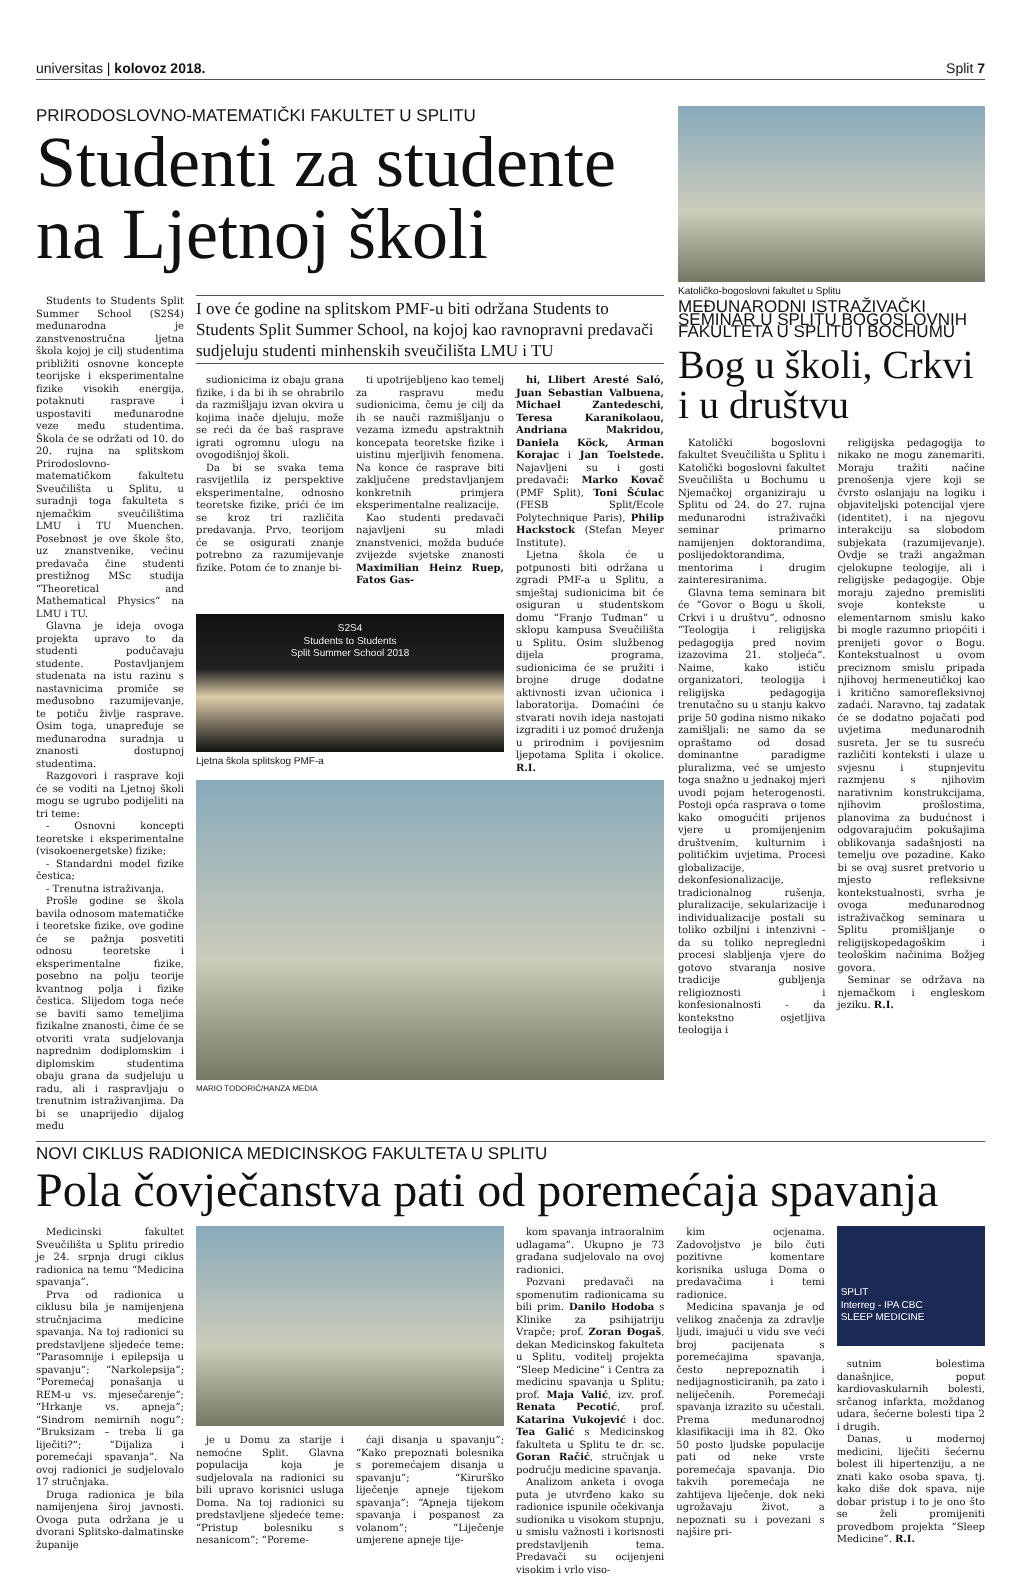universitas | kolovoz 2018. Split 7
PRIRODOSLOVNO-MATEMATIČKI FAKULTET U SPLITU
Studenti za studente na Ljetnoj školi
Students to Students Split Summer School (S2S4) međunarodna je zanstvenostručna ljetna škola kojoj je cilj studentima približiti osnovne koncepte teorijske i eksperimentalne fizike visokih energija, potaknuti rasprave i uspostaviti međunarodne veze među studentima. Škola će se održati od 10. do 20. rujna na splitskom Prirodoslovno-matematičkom fakultetu Sveučilišta u Splitu, u suradnji toga fakulteta s njemačkim sveučilištima LMU i TU Muenchen. Posebnost je ove škole što, uz znanstvenike, većinu predavača čine studenti prestižnog MSc studija “Theoretical and Mathematical Physics” na LMU i TU.
Glavna je ideja ovoga projekta upravo to da studenti podučavaju studente. Postavljanjem studenata na istu razinu s nastavnicima promiče se međusobno razumijevanje, te potiču življe rasprave. Osim toga, unapređuje se međunarodna suradnja u znanosti dostupnoj studentima.
Razgovori i rasprave koji će se voditi na Ljetnoj školi mogu se ugrubo podijeliti na tri teme:
- Osnovni koncepti teoretske i eksperimentalne (visokoenergetske) fizike;
- Standardni model fizike čestica;
- Trenutna istraživanja.
Prošle godine se škola bavila odnosom matematičke i teoretske fizike, ove godine će se pažnja posvetiti odnosu teoretske i eksperimentalne fizike, posebno na polju teorije kvantnog polja i fizike čestica. Slijedom toga neće se baviti samo temeljima fizikalne znanosti, čime će se otvoriti vrata sudjelovanja naprednim dodiplomskim i diplomskim studentima obaju grana da sudjeluju u radu, ali i raspravljaju o trenutnim istraživanjima. Da bi se unaprijedio dijalog među
I ove će godine na splitskom PMF-u biti održana Students to Students Split Summer School, na kojoj kao ravnopravni predavači sudjeluju studenti minhenskih sveučilišta LMU i TU
sudionicima iz obaju grana fizike, i da bi ih se ohrabrilo da razmišljaju izvan okvira u kojima inače djeluju, može se reći da će baš rasprave igrati ogromnu ulogu na ovogodišnjoj školi.
Da bi se svaka tema rasvijetlila iz perspektive eksperimentalne, odnosno teoretske fizike, prići će im se kroz tri različita predavanja. Prvo, teorijom će se osigurati znanje potrebno za razumijevanje fizike. Potom će to znanje bi-
ti upotrijebljeno kao temelj za raspravu među sudionicima, čemu je cilj da ih se nauči razmišljanju o vezama između apstraktnih koncepata teoretske fizike i uistinu mjerljivih fenomena. Na konce će rasprave biti zaključene predstavljanjem konkretnih primjera eksperimentalne realizacije.
Kao studenti predavači najavljeni su mladi znanstvenici, možda buduće zvijezde svjetske znanosti Maximilian Heinz Ruep, Fatos Gas-
hi, Llibert Aresté Saló, Juan Sebastian Valbuena, Michael Zantedeschi, Teresa Karanikolaou, Andriana Makridou, Daniela Köck, Arman Korajac i Jan Toelstede. Najavljeni su i gosti predavači: Marko Kovač (PMF Split), Toni Šćulac (FESB Split/Ecole Polytechnique Paris), Philip Hackstock (Stefan Meyer Institute).
Ljetna škola će u potpunosti biti održana u zgradi PMF-a u Splitu, a smještaj sudionicima bit će osiguran u studentskom domu “Franjo Tuđman” u sklopu kampusa Sveučilišta u Splitu. Osim službenog dijela programa, sudionicima će se pružiti i brojne druge dodatne aktivnosti izvan učionica i laboratorija. Domaćini će stvarati novih ideja nastojati izgraditi i uz pomoć druženja u prirodnim i povijesnim ljepotama Splita i okolice. R.I.
S2S4
Students to Students
Split Summer School 2018
Ljetna škola splitskog PMF-a
MARIO TODORIĆ/HANZA MEDIA
Katoličko-bogoslovni fakultet u Splitu
MEĐUNARODNI ISTRAŽIVAČKI SEMINAR U SPLITU BOGOSLOVNIH FAKULTETA U SPLITU I BOCHUMU
Bog u školi, Crkvi i u društvu
Katolički bogoslovni fakultet Sveučilišta u Splitu i Katolički bogoslovni fakultet Sveučilišta u Bochumu u Njemačkoj organiziraju u Splitu od 24. do 27. rujna međunarodni istraživački seminar primarno namijenjen doktorandima, poslijedoktorandima, mentorima i drugim zainteresiranima.
Glavna tema seminara bit će “Govor o Bogu u školi, Crkvi i u društvu”, odnosno “Teologija i religijska pedagogija pred novim izazovima 21. stoljeća”. Naime, kako ističu organizatori, teologija i religijska pedagogija trenutačno su u stanju kakvo prije 50 godina nismo nikako zamišljali: ne samo da se opraštamo od dosad dominantne paradigme pluralizma, već se umjesto toga snažno u jednakoj mjeri uvodi pojam heterogenosti. Postoji opća rasprava o tome kako omogućiti prijenos vjere u promijenjenim društvenim, kulturnim i političkim uvjetima. Procesi globalizacije, dekonfesionalizacije, tradicionalnog rušenja, pluralizacije, sekularizacije i individualizacije postali su toliko ozbiljni i intenzivni - da su toliko nepregledni procesi slabljenja vjere do gotovo stvaranja nosive tradicije gubljenja religioznosti i konfesionalnosti - da kontekstno osjetljiva teologija i
religijska pedagogija to nikako ne mogu zanemariti. Moraju tražiti načine prenošenja vjere koji se čvrsto oslanjaju na logiku i objaviteljski potencijal vjere (identitet), i na njegovu interakciju sa slobodom subjekata (razumijevanje). Ovdje se traži angažman cjelokupne teologije, ali i religijske pedagogije. Obje moraju zajedno premisliti svoje kontekste u elementarnom smislu kako bi mogle razumno priopćiti i prenijeti govor o Bogu. Kontekstualnost u ovom preciznom smislu pripada njihovoj hermeneutičkoj kao i kritično samorefleksivnoj zadaći. Naravno, taj zadatak će se dodatno pojačati pod uvjetima međunarodnih susreta. Jer se tu susreću različiti konteksti i ulaze u svjesnu i stupnjevitu razmjenu s njihovim narativnim konstrukcijama, njihovim prošlostima, planovima za budućnost i odgovarajućim pokušajima oblikovanja sadašnjosti na temelju ove pozadine. Kako bi se ovaj susret pretvorio u mjesto refleksivne kontekstualnosti, svrha je ovoga međunarodnog istraživačkog seminara u Splitu promišljanje o religijskopedagoškim i teološkim načinima Božjeg govora.
Seminar se održava na njemačkom i engleskom jeziku. R.I.
NOVI CIKLUS RADIONICA MEDICINSKOG FAKULTETA U SPLITU
Pola čovječanstva pati od poremećaja spavanja
Medicinski fakultet Sveučilišta u Splitu priredio je 24. srpnja drugi ciklus radionica na temu “Medicina spavanja”.
Prva od radionica u ciklusu bila je namijenjena stručnjacima medicine spavanja. Na toj radionici su predstavljene sljedeće teme: “Parasomnije i epilepsija u spavanju”; “Narkolepsija”; “Poremećaj ponašanja u REM-u vs. mjesečarenje”; “Hrkanje vs. apneja”; “Sindrom nemirnih nogu”; “Bruksizam – treba li ga liječiti?”; “Dijaliza i poremećaji spavanja”. Na ovoj radionici je sudjelovalo 17 stručnjaka.
Druga radionica je bila namijenjena široj javnosti. Ovoga puta održana je u dvorani Splitsko-dalmatinske županije
je u Domu za starije i nemoćne Split. Glavna populacija koja je sudjelovala na radionici su bili upravo korisnici usluga Doma. Na toj radionici su predstavljene sljedeće teme: “Pristup bolesniku s nesanicom”; “Poreme-
ćaji disanja u spavanju”; “Kako prepoznati bolesnika s poremećajem disanja u spavanju”; “Kirurško liječenje apneje tijekom spavanja”; “Apneja tijekom spavanja i pospanost za volanom”; “Liječenje umjerene apneje tije-
kom spavanja intraoralnim udlagama”. Ukupno je 73 građana sudjelovalo na ovoj radionici.
Pozvani predavači na spomenutim radionicama su bili prim. Danilo Hodoba s Klinike za psihijatriju Vrapče; prof. Zoran Đogaš, dekan Medicinskog fakulteta u Splitu, voditelj projekta “Sleep Medicine” i Centra za medicinu spavanja u Splitu; prof. Maja Valić, izv. prof. Renata Pecotić, prof. Katarina Vukojević i doc. Tea Galić s Medicinskog fakulteta u Splitu te dr. sc. Goran Račić, stručnjak u području medicine spavanja.
Analizom anketa i ovoga puta je utvrđeno kako su radionice ispunile očekivanja sudionika u visokom stupnju, u smislu važnosti i korisnosti predstavljenih tema. Predavači su ocijenjeni visokim i vrlo viso-
kim ocjenama. Zadovoljstvo je bilo čuti pozitivne komentare korisnika usluga Doma o predavačima i temi radionice.
Medicina spavanja je od velikog značenja za zdravlje ljudi, imajući u vidu sve veći broj pacijenata s poremećajima spavanja, često neprepoznatih i nedijagnosticiranih, pa zato i neliječenih. Poremećaji spavanja izrazito su učestali. Prema međunarodnoj klasifikaciji ima ih 82. Oko 50 posto ljudske populacije pati od neke vrste poremećaja spavanja. Dio takvih poremećaja ne zahtijeva liječenje, dok neki ugrožavaju život, a nepoznati su i povezani s najšire pri-
SPLIT
Interreg - IPA CBC
SLEEP MEDICINE
sutnim bolestima današnjice, poput kardiovaskularnih bolesti, srčanog infarkta, moždanog udara, šećerne bolesti tipa 2 i drugih.
Danas, u modernoj medicini, liječiti šećernu bolest ili hipertenziju, a ne znati kako osoba spava, tj. kako diše dok spava, nije dobar pristup i to je ono što se želi promijeniti provedbom projekta “Sleep Medicine”. R.I.